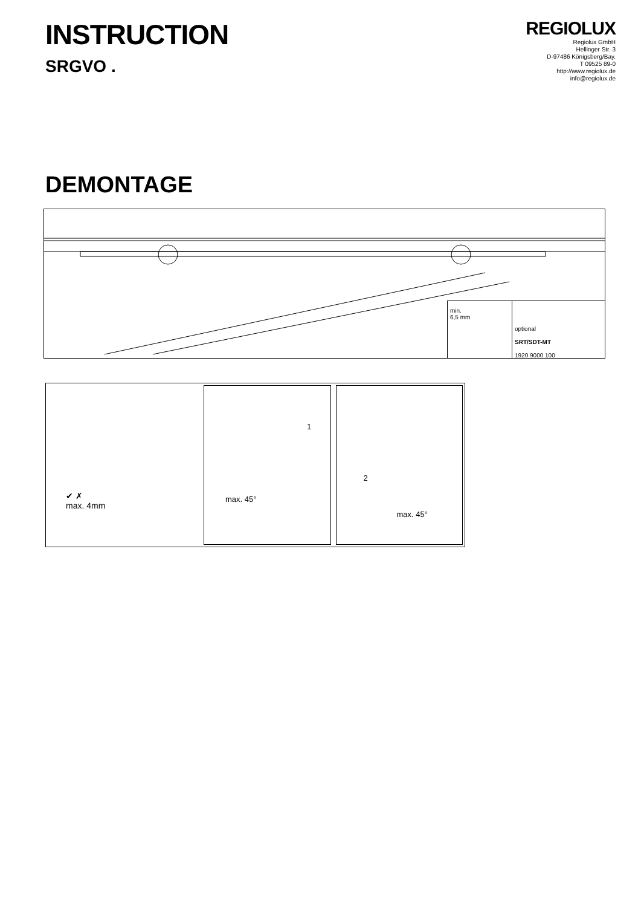INSTRUCTION
SRGVO .
REGIOLUX
Regiolux GmbH
Hellinger Str. 3
D-97486 Königsberg/Bay.
T 09525 89-0
http://www.regiolux.de
info@regiolux.de
DEMONTAGE
min.
6,5 mm
optional
SRT/SDT-MT
1920 9000 100
✔ ✗
max. 4mm
1
max. 45°
2
max. 45°